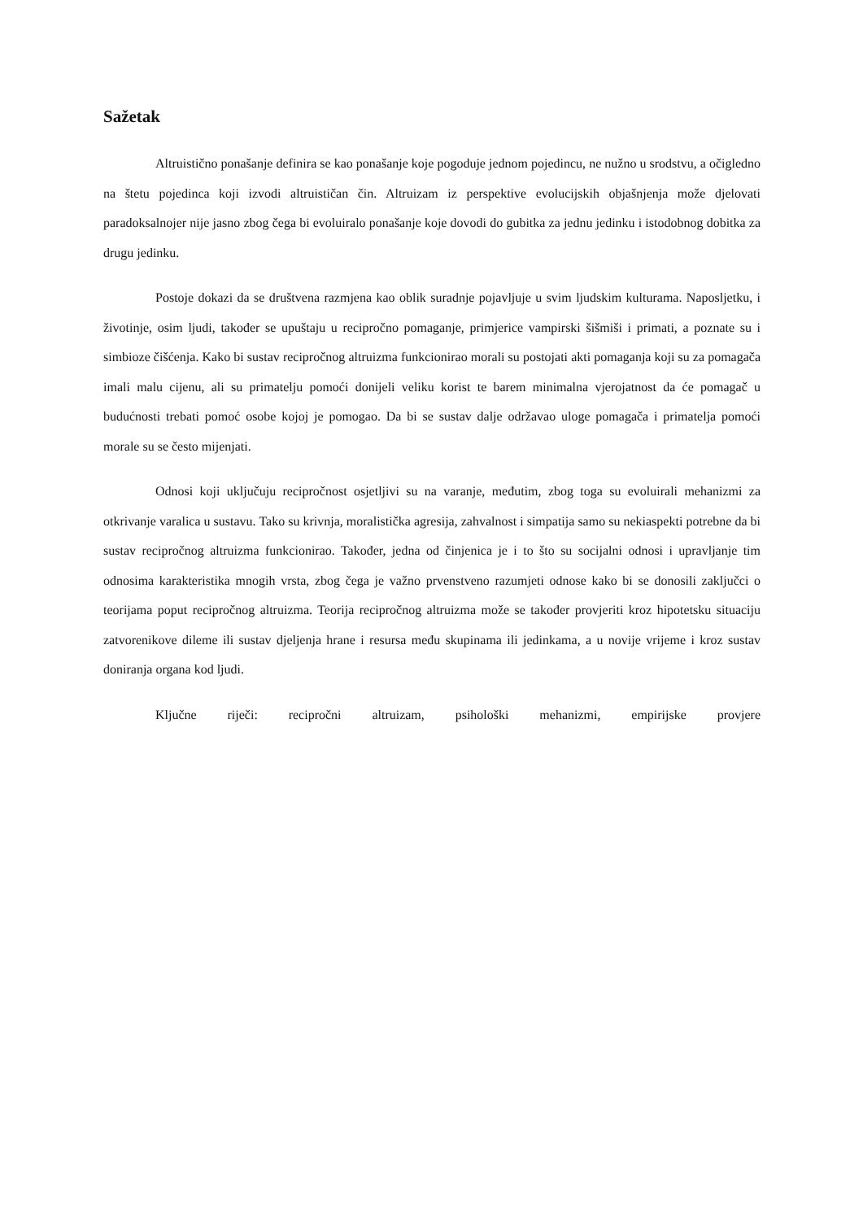Sažetak
Altruistično ponašanje definira se kao ponašanje koje pogoduje jednom pojedincu, ne nužno u srodstvu, a očigledno na štetu pojedinca koji izvodi altruističan čin. Altruizam iz perspektive evolucijskih objašnjenja može djelovati paradoksalnojer nije jasno zbog čega bi evoluiralo ponašanje koje dovodi do gubitka za jednu jedinku i istodobnog dobitka za drugu jedinku.
Postoje dokazi da se društvena razmjena kao oblik suradnje pojavljuje u svim ljudskim kulturama. Naposljetku, i životinje, osim ljudi, također se upuštaju u recipročno pomaganje, primjerice vampirski šišmiši i primati, a poznate su i simbioze čišćenja. Kako bi sustav recipročnog altruizma funkcionirao morali su postojati akti pomaganja koji su za pomagača imali malu cijenu, ali su primatelju pomoći donijeli veliku korist te barem minimalna vjerojatnost da će pomagač u budućnosti trebati pomoć osobe kojoj je pomogao. Da bi se sustav dalje održavao uloge pomagača i primatelja pomoći morale su se često mijenjati.
Odnosi koji uključuju recipročnost osjetljivi su na varanje, međutim, zbog toga su evoluirali mehanizmi za otkrivanje varalica u sustavu. Tako su krivnja, moralistička agresija, zahvalnost i simpatija samo su nekiaspekti potrebne da bi sustav recipročnog altruizma funkcionirao. Također, jedna od činjenica je i to što su socijalni odnosi i upravljanje tim odnosima karakteristika mnogih vrsta, zbog čega je važno prvenstveno razumjeti odnose kako bi se donosili zaključci o teorijama poput recipročnog altruizma. Teorija recipročnog altruizma može se također provjeriti kroz hipotetsku situaciju zatvorenikove dileme ili sustav djeljenja hrane i resursa među skupinama ili jedinkama, a u novije vrijeme i kroz sustav doniranja organa kod ljudi.
Ključne riječi: recipročni altruizam, psihološki mehanizmi, empirijske provjere